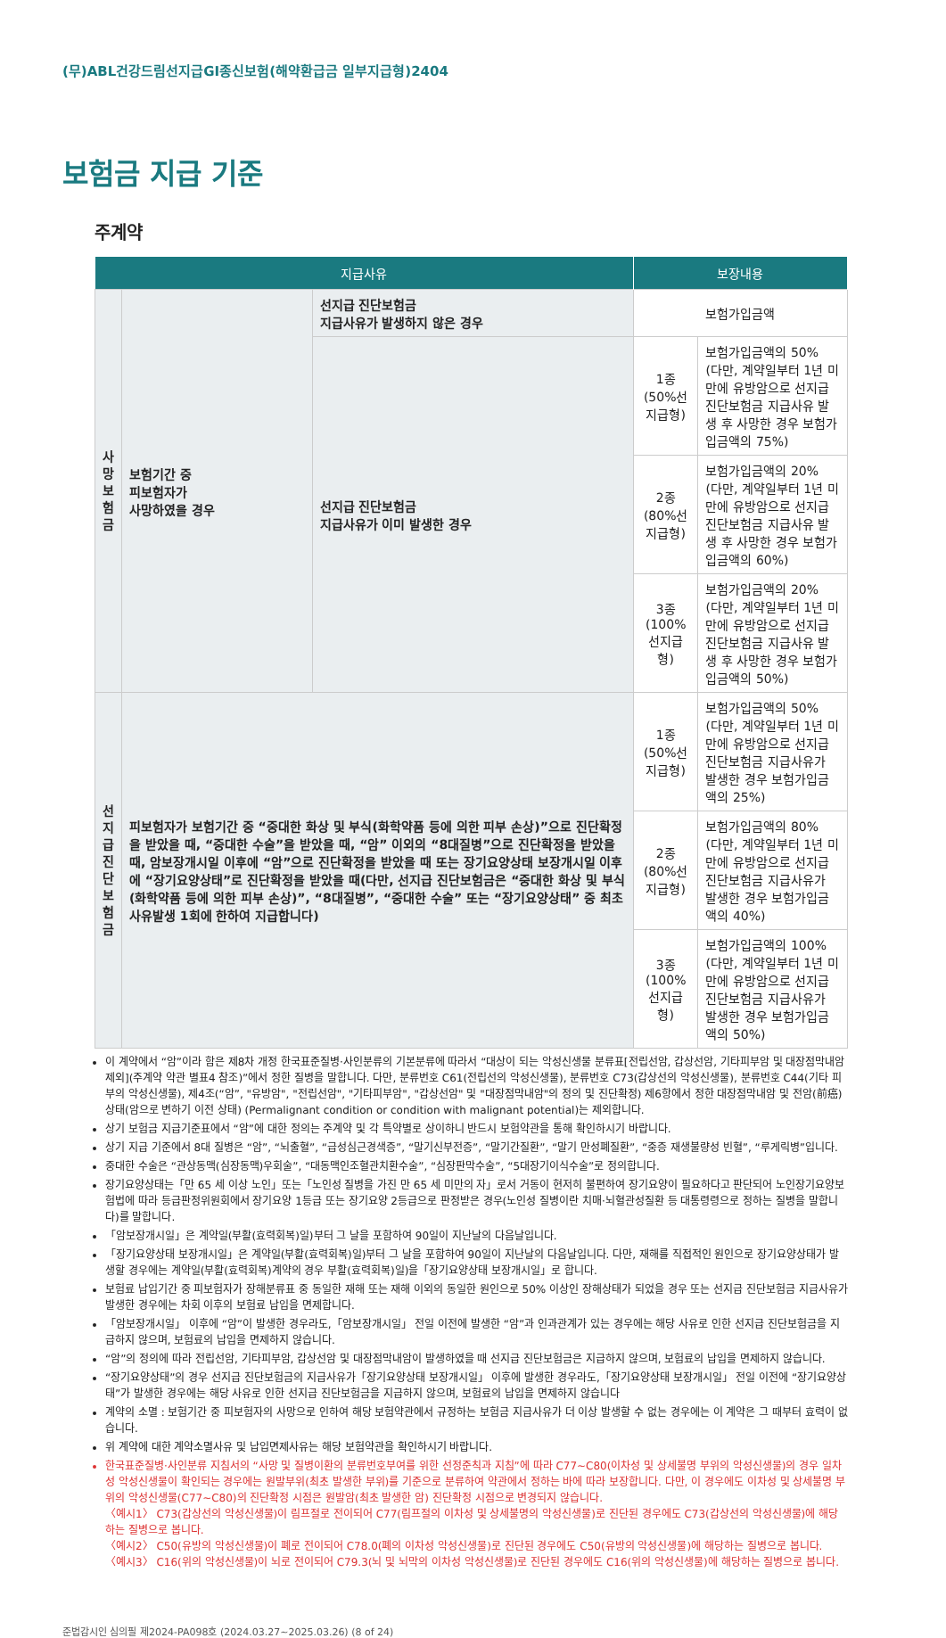(무)ABL건강드림선지급GI종신보험(해약환급금 일부지급형)2404
보험금 지급 기준
주계약
| 지급사유 | | | 보장내용 | |
| --- | --- | --- | --- | --- |
| 사 망 보 험 금 | 보험기간 중 피보험자가 사망하였을 경우 | 선지급 진단보험금 지급사유가 발생하지 않은 경우 | 보험가입금액 | |
| | | 선지급 진단보험금 지급사유가 이미 발생한 경우 | 1종 (50%선지급형) | 보험가입금액의 50% (다만, 계약일부터 1년 미만에 유방암으로 선지급 진단보험금 지급사유 발생 후 사망한 경우 보험가입금액의 75%) |
| | | | 2종 (80%선지급형) | 보험가입금액의 20% (다만, 계약일부터 1년 미만에 유방암으로 선지급 진단보험금 지급사유 발생 후 사망한 경우 보험가입금액의 60%) |
| | | | 3종 (100%선지급형) | 보험가입금액의 20% (다만, 계약일부터 1년 미만에 유방암으로 선지급 진단보험금 지급사유 발생 후 사망한 경우 보험가입금액의 50%) |
| 선 지 급 진 단 보 험 금 | 피보험자가 보험기간 중 “중대한 화상 및 부식(화학약품 등에 의한 피부 손상)”으로 진단확정을 받았을 때, “중대한 수술”을 받았을 때, “암” 이외의 “8대질병”으로 진단확정을 받았을 때, 암보장개시일 이후에 “암”으로 진단확정을 받았을 때 또는 장기요양상태 보장개시일 이후에 “장기요양상태”로 진단확정을 받았을 때(다만, 선지급 진단보험금은 “중대한 화상 및 부식(화학약품 등에 의한 피부 손상)”, “8대질병”, “중대한 수술” 또는 “장기요양상태” 중 최초 사유발생 1회에 한하여 지급합니다) | | 1종 (50%선지급형) | 보험가입금액의 50% (다만, 계약일부터 1년 미만에 유방암으로 선지급 진단보험금 지급사유가 발생한 경우 보험가입금액의 25%) |
| | | | 2종 (80%선지급형) | 보험가입금액의 80% (다만, 계약일부터 1년 미만에 유방암으로 선지급 진단보험금 지급사유가 발생한 경우 보험가입금액의 40%) |
| | | | 3종 (100%선지급형) | 보험가입금액의 100% (다만, 계약일부터 1년 미만에 유방암으로 선지급 진단보험금 지급사유가 발생한 경우 보험가입금액의 50%) |
이 계약에서 “암”이라 함은 제8차 개정 한국표준질병·사인분류의 기본분류에 따라서 “대상이 되는 악성신생물 분류표[전립선암, 갑상선암, 기타피부암 및 대장점막내암 제외](주계약 약관 별표4 참조)”에서 정한 질병을 말합니다. 다만, 분류번호 C61(전립선의 악성신생물), 분류번호 C73(갑상선의 악성신생물), 분류번호 C44(기타 피부의 악성신생물), 제4조(“암”, "유방암", "전립선암", "기타피부암", "갑상선암" 및 "대장점막내암"의 정의 및 진단확정) 제6항에서 정한 대장점막내암 및 전암(前癌)상태(암으로 변하기 이전 상태) (Permalignant condition or condition with malignant potential)는 제외합니다.
상기 보험금 지급기준표에서 “암”에 대한 정의는 주계약 및 각 특약별로 상이하니 반드시 보험약관을 통해 확인하시기 바랍니다.
상기 지급 기준에서 8대 질병은 “암”, “뇌출혈”, “급성심근경색증”, “말기신부전증”, “말기간질환”, “말기 만성폐질환”, “중증 재생불량성 빈혈”, “루게릭병”입니다.
중대한 수술은 “관상동맥(심장동맥)우회술”, “대동맥인조혈관치환수술”, “심장판막수술”, “5대장기이식수술”로 정의합니다.
장기요양상태는「만 65 세 이상 노인」또는「노인성 질병을 가진 만 65 세 미만의 자」로서 거동이 현저히 불편하여 장기요양이 필요하다고 판단되어 노인장기요양보험법에 따라 등급판정위원회에서 장기요양 1등급 또는 장기요양 2등급으로 판정받은 경우(노인성 질병이란 치매·뇌혈관성질환 등 대통령령으로 정하는 질병을 말합니다)를 말합니다.
「암보장개시일」은 계약일(부활(효력회복)일)부터 그 날을 포함하여 90일이 지난날의 다음날입니다.
「장기요양상태 보장개시일」은 계약일(부활(효력회복)일)부터 그 날을 포함하여 90일이 지난날의 다음날입니다. 다만, 재해를 직접적인 원인으로 장기요양상태가 발생할 경우에는 계약일(부활(효력회복)계약의 경우 부활(효력회복)일)을「장기요양상태 보장개시일」로 합니다.
보험료 납입기간 중 피보험자가 장해분류표 중 동일한 재해 또는 재해 이외의 동일한 원인으로 50% 이상인 장해상태가 되었을 경우 또는 선지급 진단보험금 지급사유가 발생한 경우에는 차회 이후의 보험료 납입을 면제합니다.
「암보장개시일」 이후에 “암”이 발생한 경우라도,「암보장개시일」 전일 이전에 발생한 “암”과 인과관계가 있는 경우에는 해당 사유로 인한 선지급 진단보험금을 지급하지 않으며, 보험료의 납입을 면제하지 않습니다.
“암”의 정의에 따라 전립선암, 기타피부암, 갑상선암 및 대장점막내암이 발생하였을 때 선지급 진단보험금은 지급하지 않으며, 보험료의 납입을 면제하지 않습니다.
“장기요양상태”의 경우 선지급 진단보험금의 지급사유가「장기요양상태 보장개시일」 이후에 발생한 경우라도,「장기요양상태 보장개시일」 전일 이전에 “장기요양상태”가 발생한 경우에는 해당 사유로 인한 선지급 진단보험금을 지급하지 않으며, 보험료의 납입을 면제하지 않습니다
계약의 소멸 : 보험기간 중 피보험자의 사망으로 인하여 해당 보험약관에서 규정하는 보험금 지급사유가 더 이상 발생할 수 없는 경우에는 이 계약은 그 때부터 효력이 없습니다.
위 계약에 대한 계약소멸사유 및 납입면제사유는 해당 보험약관을 확인하시기 바랍니다.
한국표준질병·사인분류 지침서의 “사망 및 질병이환의 분류번호부여를 위한 선정준칙과 지침”에 따라 C77~C80(이차성 및 상세불명 부위의 악성신생물)의 경우 일차성 악성신생물이 확인되는 경우에는 원발부위(최초 발생한 부위)를 기준으로 분류하여 약관에서 정하는 바에 따라 보장합니다. 다만, 이 경우에도 이차성 및 상세불명 부위의 악성신생물(C77~C80)의 진단확정 시점은 원발암(최초 발생한 암) 진단확정 시점으로 변경되지 않습니다.
〈예시1〉 C73(갑상선의 악성신생물)이 림프절로 전이되어 C77(림프절의 이차성 및 상세불명의 악성신생물)로 진단된 경우에도 C73(갑상선의 악성신생물)에 해당하는 질병으로 봅니다.
〈예시2〉 C50(유방의 악성신생물)이 폐로 전이되어 C78.0(폐의 이차성 악성신생물)로 진단된 경우에도 C50(유방의 악성신생물)에 해당하는 질병으로 봅니다.
〈예시3〉 C16(위의 악성신생물)이 뇌로 전이되어 C79.3(뇌 및 뇌막의 이차성 악성신생물)로 진단된 경우에도 C16(위의 악성신생물)에 해당하는 질병으로 봅니다.
준법감시인 심의필 제2024-PA098호 (2024.03.27~2025.03.26) (8 of 24)